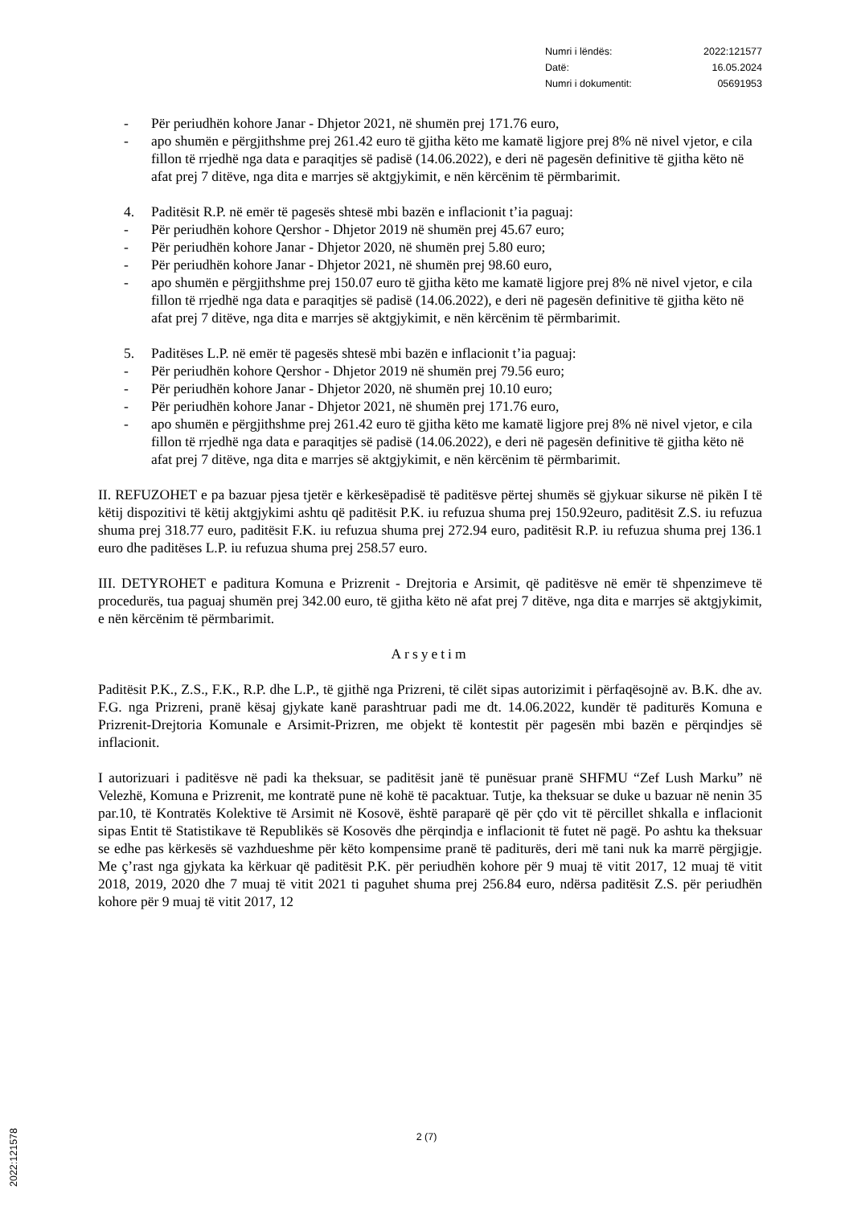Numri i lëndës: 2022:121577
Datë: 16.05.2024
Numri i dokumentit: 05691953
- Për periudhën kohore Janar - Dhjetor 2021, në shumën prej 171.76 euro,
- apo shumën e përgjithshme prej 261.42 euro të gjitha këto me kamatë ligjore prej 8% në nivel vjetor, e cila fillon të rrjedhë nga data e paraqitjes së padisë (14.06.2022), e deri në pagesën definitive të gjitha këto në afat prej 7 ditëve, nga dita e marrjes së aktgjykimit, e nën kërcënim të përmbarimit.
4. Paditësit R.P. në emër të pagesës shtesë mbi bazën e inflacionit t’ia paguaj:
- Për periudhën kohore Qershor - Dhjetor 2019 në shumën prej 45.67 euro;
- Për periudhën kohore Janar - Dhjetor 2020, në shumën prej 5.80 euro;
- Për periudhën kohore Janar - Dhjetor 2021, në shumën prej 98.60 euro,
- apo shumën e përgjithshme prej 150.07 euro të gjitha këto me kamatë ligjore prej 8% në nivel vjetor, e cila fillon të rrjedhë nga data e paraqitjes së padisë (14.06.2022), e deri në pagesën definitive të gjitha këto në afat prej 7 ditëve, nga dita e marrjes së aktgjykimit, e nën kërcënim të përmbarimit.
5. Paditëses L.P. në emër të pagesës shtesë mbi bazën e inflacionit t’ia paguaj:
- Për periudhën kohore Qershor - Dhjetor 2019 në shumën prej 79.56 euro;
- Për periudhën kohore Janar - Dhjetor 2020, në shumën prej 10.10 euro;
- Për periudhën kohore Janar - Dhjetor 2021, në shumën prej 171.76 euro,
- apo shumën e përgjithshme prej 261.42 euro të gjitha këto me kamatë ligjore prej 8% në nivel vjetor, e cila fillon të rrjedhë nga data e paraqitjes së padisë (14.06.2022), e deri në pagesën definitive të gjitha këto në afat prej 7 ditëve, nga dita e marrjes së aktgjykimit, e nën kërcënim të përmbarimit.
II. REFUZOHET e pa bazuar pjesa tjetër e kërkesëpadisë të paditësve përtej shumës së gjykuar sikurse në pikën I të këtij dispozitivi të këtij aktgjykimi ashtu që paditësit P.K. iu refuzua shuma prej 150.92euro, paditësit Z.S. iu refuzua shuma prej 318.77 euro, paditësit F.K. iu refuzua shuma prej 272.94 euro, paditësit R.P. iu refuzua shuma prej 136.1 euro dhe paditëses L.P. iu refuzua shuma prej 258.57 euro.
III. DETYROHET e paditura Komuna e Prizrenit - Drejtoria e Arsimit, që paditësve në emër të shpenzimeve të procedurës, tua paguaj shumën prej 342.00 euro, të gjitha këto në afat prej 7 ditëve, nga dita e marrjes së aktgjykimit, e nën kërcënim të përmbarimit.
Arsyetim
Paditësit P.K., Z.S., F.K., R.P. dhe L.P., të gjithë nga Prizreni, të cilët sipas autorizimit i përfaqësojnë av. B.K. dhe av. F.G. nga Prizreni, pranë kësaj gjykate kanë parashtruar padi me dt. 14.06.2022, kundër të paditurës Komuna e Prizrenit-Drejtoria Komunale e Arsimit-Prizren, me objekt të kontestit për pagesën mbi bazën e përqindjes së inflacionit.
I autorizuari i paditësve në padi ka theksuar, se paditësit janë të punësuar pranë SHFMU “Zef Lush Marku” në Velezhë, Komuna e Prizrenit, me kontratë pune në kohë të pacaktuar. Tutje, ka theksuar se duke u bazuar në nenin 35 par.10, të Kontratës Kolektive të Arsimit në Kosovë, është paraparë që për çdo vit të përcillet shkalla e inflacionit sipas Entit të Statistikave të Republikës së Kosovës dhe përqindja e inflacionit të futet në pagë. Po ashtu ka theksuar se edhe pas kërkesës së vazhdueshme për këto kompensime pranë të paditurës, deri më tani nuk ka marrë përgjigje. Me ç’rast nga gjykata ka kërkuar që paditësit P.K. për periudhën kohore për 9 muaj të vitit 2017, 12 muaj të vitit 2018, 2019, 2020 dhe 7 muaj të vitit 2021 ti paguhet shuma prej 256.84 euro, ndërsa paditësit Z.S. për periudhën kohore për 9 muaj të vitit 2017, 12
2 (7)
2022:121578